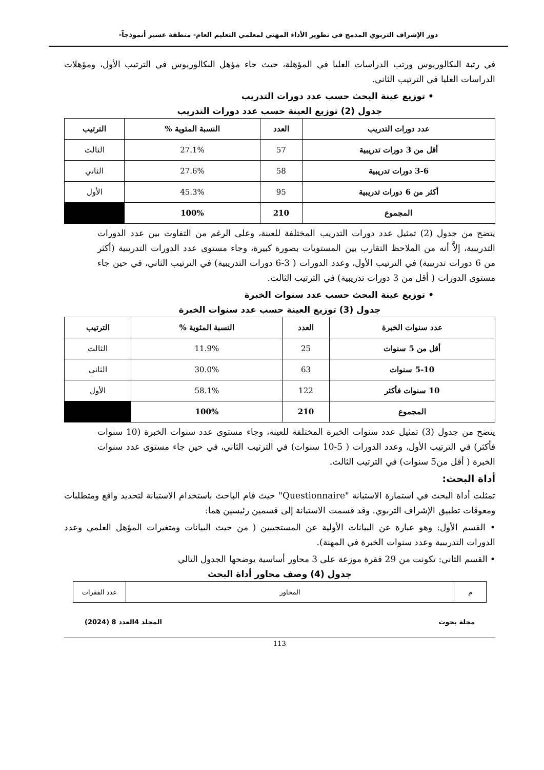دور الإشراف التربوي المدمج في تطوير الأداء المهني لمعلمي التعليم العام- منطقة عسير أنموذجاً-
في رتبة البكالوريوس ورتب الدراسات العليا في المؤهلة، حيث جاء مؤهل البكالوريوس في الترتيب الأول، ومؤهلات الدراسات العليا في الترتيب الثاني.
• توزيع عينة البحث حسب عدد دورات التدريب
جدول (2) توزيع العينة حسب عدد دورات التدريب
| عدد دورات التدريب | العدد | النسبة المئوية % | الترتيب |
| --- | --- | --- | --- |
| أقل من 3 دورات تدريبية | 57 | 27.1% | الثالث |
| 3-6 دورات تدريبية | 58 | 27.6% | الثاني |
| أكثر من 6 دورات تدريبية | 95 | 45.3% | الأول |
| المجموع | 210 | 100% | |
يتضح من جدول (2) تمثيل عدد دورات التدريب المختلفة للعينة، وعلى الرغم من التفاوت بين عدد الدورات التدريبية، إلاَّ أنه من الملاحظ التقارب بين المستويات بصورة كبيرة، وجاء مستوى عدد الدورات التدريبية (أكثر من 6 دورات تدريبية) في الترتيب الأول، وعدد الدورات ( 3-6 دورات التدريبية) في الترتيب الثاني، في حين جاء مستوى الدورات ( أقل من 3 دورات تدريبية) في الترتيب الثالث.
• توزيع عينة البحث حسب عدد سنوات الخبرة
جدول (3) توزيع العينة حسب عدد سنوات الخبرة
| عدد سنوات الخبرة | العدد | النسبة المئوية % | الترتيب |
| --- | --- | --- | --- |
| أقل من 5 سنوات | 25 | 11.9% | الثالث |
| 5-10 سنوات | 63 | 30.0% | الثاني |
| 10 سنوات فأكثر | 122 | 58.1% | الأول |
| المجموع | 210 | 100% | |
يتضح من جدول (3) تمثيل عدد سنوات الخبرة المختلفة للعينة، وجاء مستوى عدد سنوات الخبرة (10 سنوات فأكثر) في الترتيب الأول، وعدد الدورات ( 5-10 سنوات) في الترتيب الثاني، في حين جاء مستوى عدد سنوات الخبرة ( أقل من5 سنوات) في الترتيب الثالث.
أداة البحث:
تمثلت أداة البحث في استمارة الاستبانة "Questionnaire" حيث قام الباحث باستخدام الاستبانة لتحديد واقع ومتطلبات ومعوقات تطبيق الإشراف التربوي. وقد قسمت الاستبانة إلى قسمين رئيسين هما:
• القسم الأول: وهو عبارة عن البيانات الأولية عن المستجيبين ( من حيث البيانات ومتغيرات المؤهل العلمي وعدد الدورات التدريبية وعدد سنوات الخبرة في المهنة).
• القسم الثاني: تكونت من 29 فقرة موزعة على 3 محاور أساسية يوضحها الجدول التالي
جدول (4) وصف محاور أداة البحث
| م | المحاور | عدد الفقرات |
مجلة بحوث المجلد 4العدد 8 (2024)
113